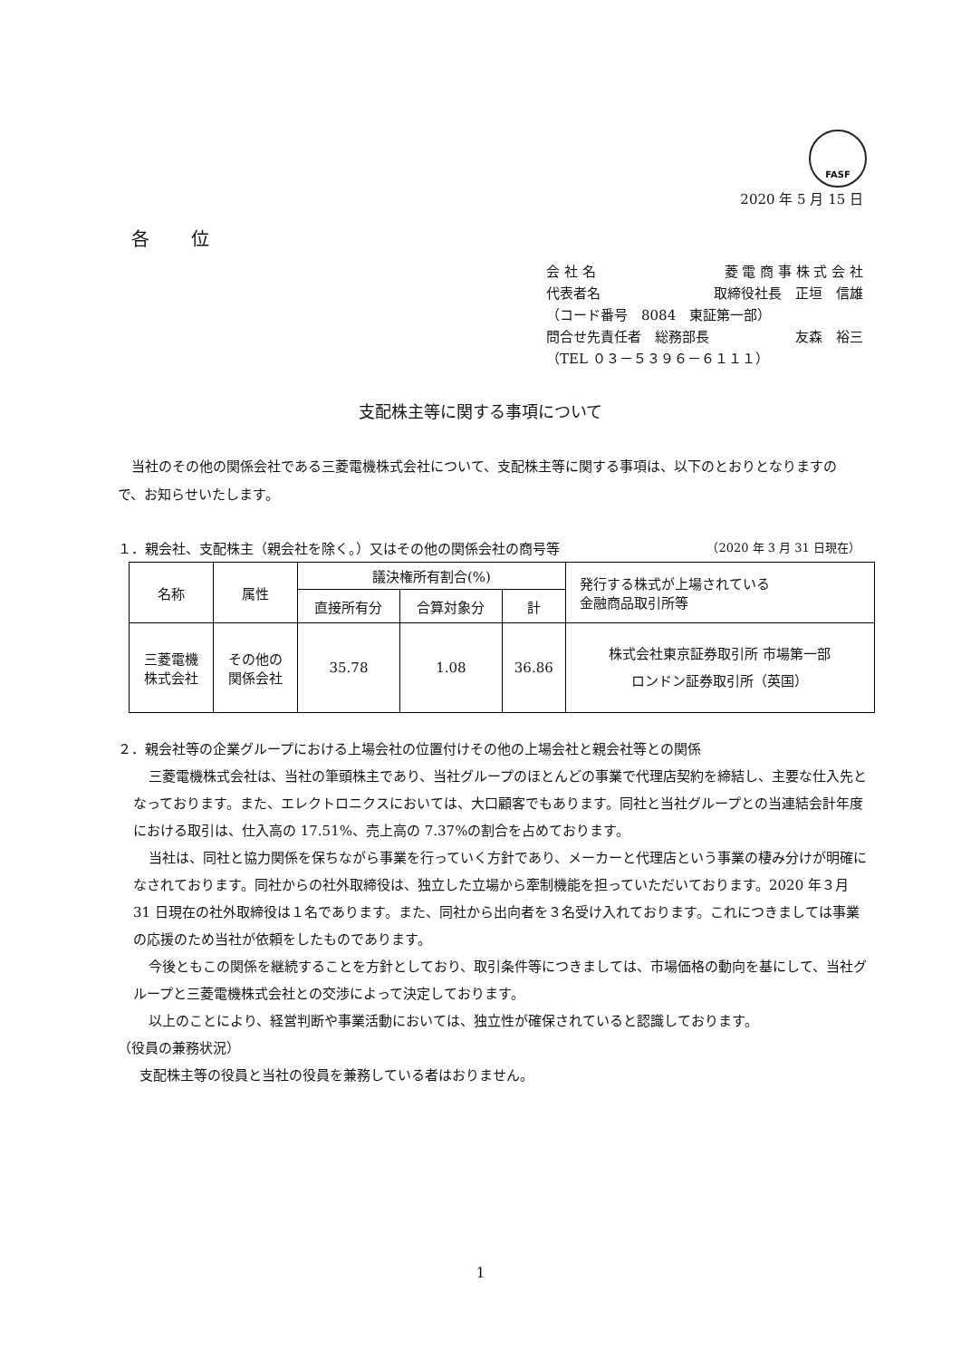FASF
2020 年 5 月 15 日
各 位
会 社 名 菱 電 商 事 株 式 会 社
代表者名 取締役社長　正垣　信雄
（コード番号　8084　東証第一部）
問合せ先責任者　総務部長 友森　裕三
（TEL ０３－５３９６－６１１１）
支配株主等に関する事項について
当社のその他の関係会社である三菱電機株式会社について、支配株主等に関する事項は、以下のとおりとなりますので、お知らせいたします。
１．親会社、支配株主（親会社を除く。）又はその他の関係会社の商号等 （2020 年 3 月 31 日現在）
| 名称 | 属性 | 議決権所有割合(%) | | | 発行する株式が上場されている 金融商品取引所等 |
| --- | --- | --- | --- | --- | --- |
| | | 直接所有分 | 合算対象分 | 計 | |
| 三菱電機 株式会社 | その他の 関係会社 | 35.78 | 1.08 | 36.86 | 株式会社東京証券取引所 市場第一部 ロンドン証券取引所（英国） |
２．親会社等の企業グループにおける上場会社の位置付けその他の上場会社と親会社等との関係
三菱電機株式会社は、当社の筆頭株主であり、当社グループのほとんどの事業で代理店契約を締結し、主要な仕入先となっております。また、エレクトロニクスにおいては、大口顧客でもあります。同社と当社グループとの当連結会計年度における取引は、仕入高の 17.51%、売上高の 7.37%の割合を占めております。
当社は、同社と協力関係を保ちながら事業を行っていく方針であり、メーカーと代理店という事業の棲み分けが明確になされております。同社からの社外取締役は、独立した立場から牽制機能を担っていただいております。2020 年３月 31 日現在の社外取締役は１名であります。また、同社から出向者を３名受け入れております。これにつきましては事業の応援のため当社が依頼をしたものであります。
今後ともこの関係を継続することを方針としており、取引条件等につきましては、市場価格の動向を基にして、当社グループと三菱電機株式会社との交渉によって決定しております。
以上のことにより、経営判断や事業活動においては、独立性が確保されていると認識しております。
（役員の兼務状況）
支配株主等の役員と当社の役員を兼務している者はおりません。
1